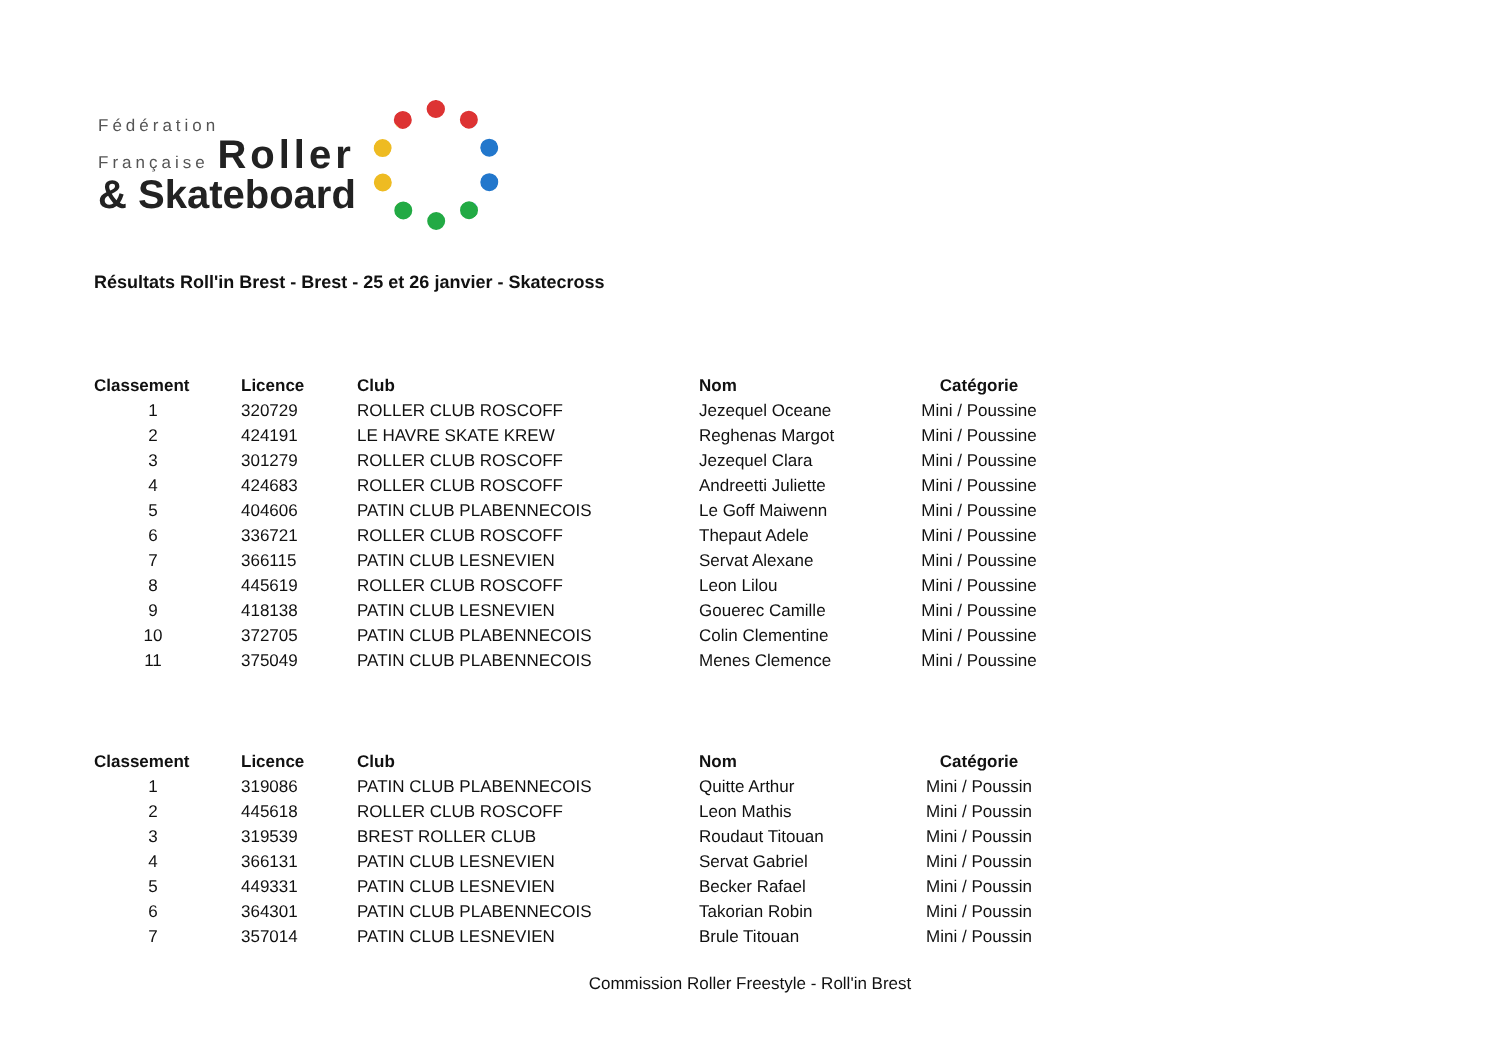Fédération
Française Roller
& Skateboard
Résultats Roll'in Brest - Brest - 25 et 26 janvier - Skatecross
| Classement | Licence | Club | Nom | Catégorie |
| --- | --- | --- | --- | --- |
| 1 | 320729 | ROLLER CLUB ROSCOFF | Jezequel Oceane | Mini / Poussine |
| 2 | 424191 | LE HAVRE SKATE KREW | Reghenas Margot | Mini / Poussine |
| 3 | 301279 | ROLLER CLUB ROSCOFF | Jezequel Clara | Mini / Poussine |
| 4 | 424683 | ROLLER CLUB ROSCOFF | Andreetti Juliette | Mini / Poussine |
| 5 | 404606 | PATIN CLUB PLABENNECOIS | Le Goff Maiwenn | Mini / Poussine |
| 6 | 336721 | ROLLER CLUB ROSCOFF | Thepaut Adele | Mini / Poussine |
| 7 | 366115 | PATIN CLUB LESNEVIEN | Servat Alexane | Mini / Poussine |
| 8 | 445619 | ROLLER CLUB ROSCOFF | Leon Lilou | Mini / Poussine |
| 9 | 418138 | PATIN CLUB LESNEVIEN | Gouerec Camille | Mini / Poussine |
| 10 | 372705 | PATIN CLUB PLABENNECOIS | Colin Clementine | Mini / Poussine |
| 11 | 375049 | PATIN CLUB PLABENNECOIS | Menes Clemence | Mini / Poussine |
| Classement | Licence | Club | Nom | Catégorie |
| --- | --- | --- | --- | --- |
| 1 | 319086 | PATIN CLUB PLABENNECOIS | Quitte Arthur | Mini / Poussin |
| 2 | 445618 | ROLLER CLUB ROSCOFF | Leon Mathis | Mini / Poussin |
| 3 | 319539 | BREST ROLLER CLUB | Roudaut Titouan | Mini / Poussin |
| 4 | 366131 | PATIN CLUB LESNEVIEN | Servat Gabriel | Mini / Poussin |
| 5 | 449331 | PATIN CLUB LESNEVIEN | Becker Rafael | Mini / Poussin |
| 6 | 364301 | PATIN CLUB PLABENNECOIS | Takorian Robin | Mini / Poussin |
| 7 | 357014 | PATIN CLUB LESNEVIEN | Brule Titouan | Mini / Poussin |
Commission Roller Freestyle - Roll'in Brest